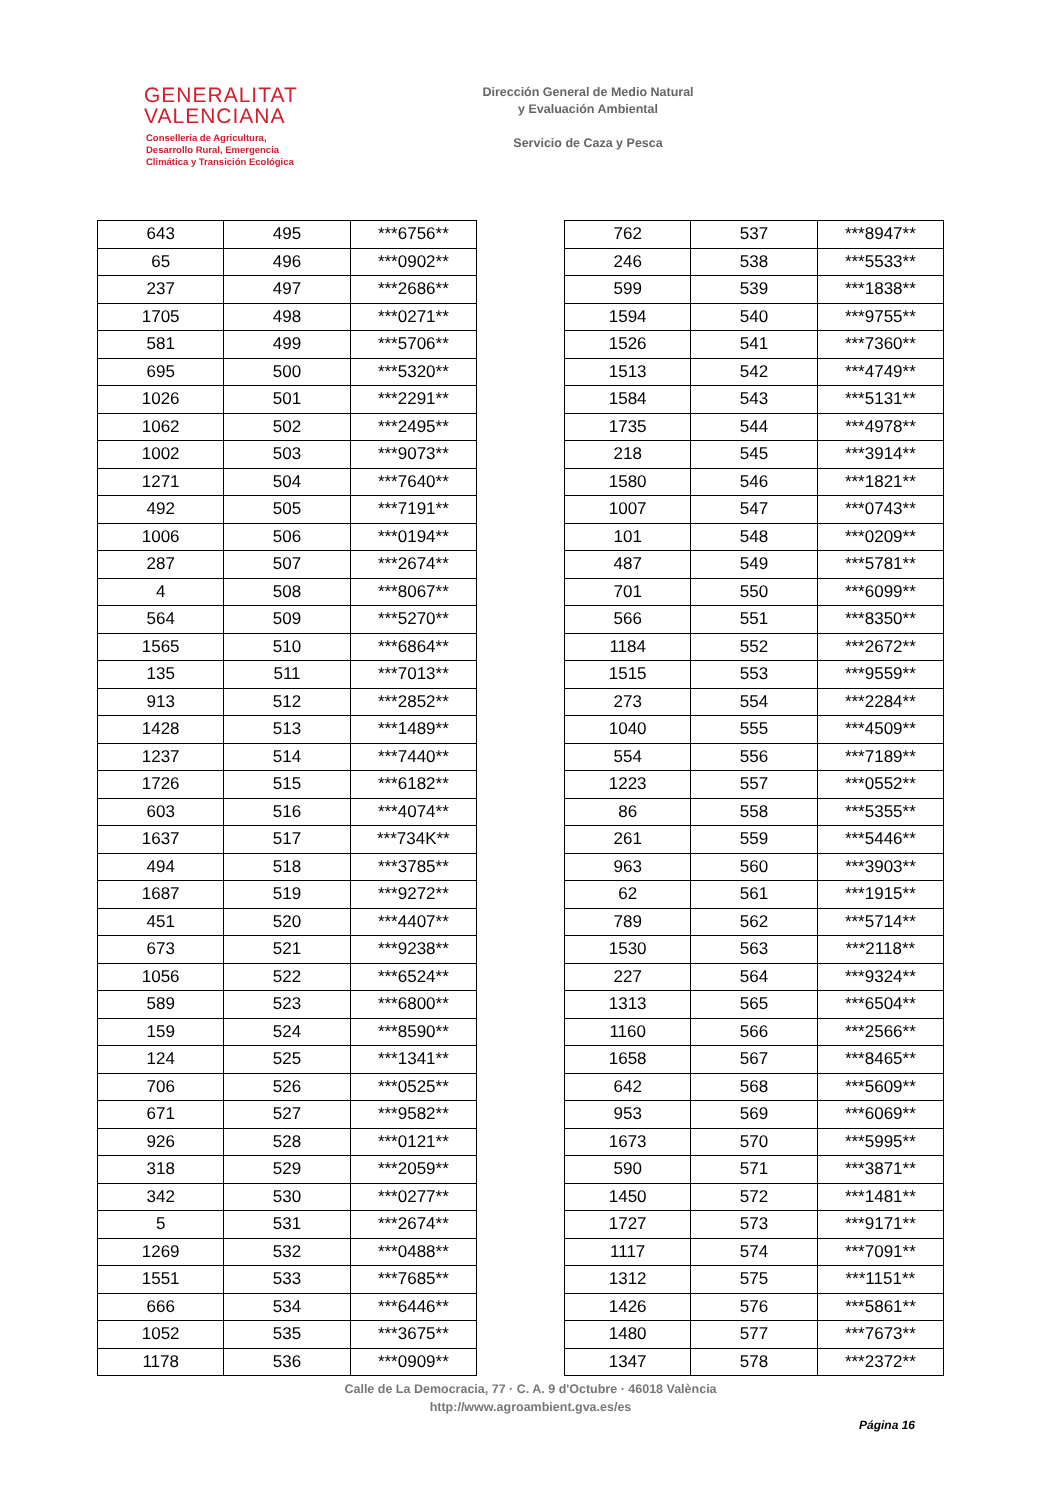GENERALITAT
VALENCIANA
Conselleria de Agricultura,
Desarrollo Rural, Emergencia
Climática y Transición Ecológica
Dirección General de Medio Natural
y Evaluación Ambiental
Servicio de Caza y Pesca
| 643 | 495 | ***6756** |
| 65 | 496 | ***0902** |
| 237 | 497 | ***2686** |
| 1705 | 498 | ***0271** |
| 581 | 499 | ***5706** |
| 695 | 500 | ***5320** |
| 1026 | 501 | ***2291** |
| 1062 | 502 | ***2495** |
| 1002 | 503 | ***9073** |
| 1271 | 504 | ***7640** |
| 492 | 505 | ***7191** |
| 1006 | 506 | ***0194** |
| 287 | 507 | ***2674** |
| 4 | 508 | ***8067** |
| 564 | 509 | ***5270** |
| 1565 | 510 | ***6864** |
| 135 | 511 | ***7013** |
| 913 | 512 | ***2852** |
| 1428 | 513 | ***1489** |
| 1237 | 514 | ***7440** |
| 1726 | 515 | ***6182** |
| 603 | 516 | ***4074** |
| 1637 | 517 | ***734K** |
| 494 | 518 | ***3785** |
| 1687 | 519 | ***9272** |
| 451 | 520 | ***4407** |
| 673 | 521 | ***9238** |
| 1056 | 522 | ***6524** |
| 589 | 523 | ***6800** |
| 159 | 524 | ***8590** |
| 124 | 525 | ***1341** |
| 706 | 526 | ***0525** |
| 671 | 527 | ***9582** |
| 926 | 528 | ***0121** |
| 318 | 529 | ***2059** |
| 342 | 530 | ***0277** |
| 5 | 531 | ***2674** |
| 1269 | 532 | ***0488** |
| 1551 | 533 | ***7685** |
| 666 | 534 | ***6446** |
| 1052 | 535 | ***3675** |
| 1178 | 536 | ***0909** |
| 762 | 537 | ***8947** |
| 246 | 538 | ***5533** |
| 599 | 539 | ***1838** |
| 1594 | 540 | ***9755** |
| 1526 | 541 | ***7360** |
| 1513 | 542 | ***4749** |
| 1584 | 543 | ***5131** |
| 1735 | 544 | ***4978** |
| 218 | 545 | ***3914** |
| 1580 | 546 | ***1821** |
| 1007 | 547 | ***0743** |
| 101 | 548 | ***0209** |
| 487 | 549 | ***5781** |
| 701 | 550 | ***6099** |
| 566 | 551 | ***8350** |
| 1184 | 552 | ***2672** |
| 1515 | 553 | ***9559** |
| 273 | 554 | ***2284** |
| 1040 | 555 | ***4509** |
| 554 | 556 | ***7189** |
| 1223 | 557 | ***0552** |
| 86 | 558 | ***5355** |
| 261 | 559 | ***5446** |
| 963 | 560 | ***3903** |
| 62 | 561 | ***1915** |
| 789 | 562 | ***5714** |
| 1530 | 563 | ***2118** |
| 227 | 564 | ***9324** |
| 1313 | 565 | ***6504** |
| 1160 | 566 | ***2566** |
| 1658 | 567 | ***8465** |
| 642 | 568 | ***5609** |
| 953 | 569 | ***6069** |
| 1673 | 570 | ***5995** |
| 590 | 571 | ***3871** |
| 1450 | 572 | ***1481** |
| 1727 | 573 | ***9171** |
| 1117 | 574 | ***7091** |
| 1312 | 575 | ***1151** |
| 1426 | 576 | ***5861** |
| 1480 | 577 | ***7673** |
| 1347 | 578 | ***2372** |
Calle de La Democracia, 77 · C. A. 9 d'Octubre · 46018 València
http://www.agroambient.gva.es/es
Página 16